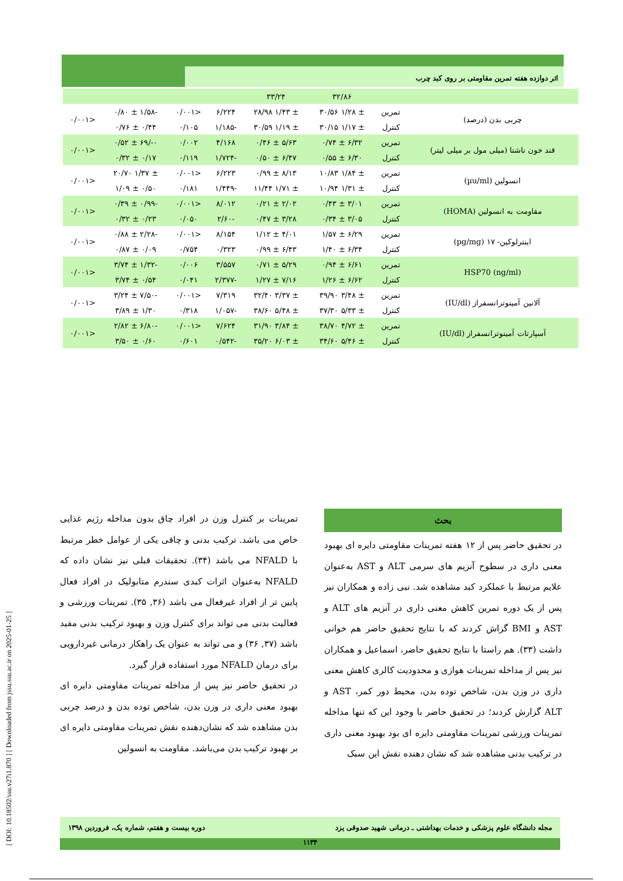[ DOI: 10.18502/ssu.v27i1.870 ] [ Downloaded from jssu.ssu.ac.ir on 2025-01-25 ]
اثر دوازده هفته تمرین مقاومتی بر روی کبد چرب
| | | ۳۲/۸۶ | ۳۳/۲۴ | | | | |
| چربی بدن (درصد) | تمرین | ± ۱/۲۸ ۳۰/۵۶ | ± ۱/۴۳ ۲۸/۹۸ | ۶/۲۲۴ | <۰/۰۰۱ | -۱/۵۸ ± ۰/۸۰ | <۰/۰۰۱ |
| | کنترل | ± ۱/۱۷ ۳۰/۱۵ | ± ۱/۱۹ ۳۰/۵۹ | -۱/۱۸۵ | ۰/۱۰۵ | ۰/۴۴ ± ۰/۷۶ | |
| قند خون ناشتا (میلی مول بر میلی لیتر) | تمرین | ۶/۳۲ ± ۰/۷۴ | ۵/۶۳ ± ۰/۴۶ | ۴/۱۶۸ | ۰/۰۰۲ | ۰-/۶۹ ± ۰/۵۲ | <۰/۰۰۱ |
| | کنترل | ۶/۳۰ ± ۰/۵۵ | ۶/۴۷ ± ۰/۵۰ | -۱/۷۲۴ | ۰/۱۱۹ | ۰/۱۷ ± ۰/۳۲ | |
| انسولین (µu/ml) | تمرین | ± ۱/۸۴ ۱۰/۸۳ | ۸/۱۳ ± ۰/۹۹ | ۶/۲۲۳ | <۰/۰۰۱ | ± ۱/۳۷ ۲۰/۷۰ | <۰/۰۰۱ |
| | کنترل | ± ۱/۳۱ ۱۰/۹۴ | ± ۱/۷۱ ۱۱/۴۴ | -۱/۴۴۹ | ۰/۱۸۱ | ۰/۵۰ ± ۱/۰۹ | |
| مقاومت به انسولین (HOMA) | تمرین | ۳/۰۱ ± ۰/۴۳ | ۲/۰۲ ± ۰/۲۱ | ۸/۰۱۲ | <۰/۰۰۱ | -۰/۹۹ ± ۰/۳۹ | <۰/۰۰۱ |
| | کنترل | ۳/۰۵ ± ۰/۳۴ | ۳/۲۸ ± ۰/۴۷ | -۲/۶۰ | ۰/۰۵۰ | ۰/۲۳ ± ۰/۳۲ | |
| اینترلوکین- ۱۷ (pg/mg) | تمرین | ۶/۲۹ ± ۱/۵۷ | ۴/۰۱ ± ۱/۱۲ | ۸/۱۵۴ | <۰/۰۰۱ | -۲/۲۸ ± ۰/۸۸ | <۰/۰۰۱ |
| | کنترل | ۶/۳۴ ± ۱/۴۰ | ۶/۴۳ ± ۰/۹۹ | ۰/۳۲۳ | ۰/۷۵۴ | ۰/۰۹ ± ۰/۸۷ | |
| HSP70 (ng/ml) | تمرین | ۶/۶۱ ± ۰/۹۴ | ۵/۲۹ ± ۰/۷۱ | ۳/۵۵۷ | ۰/۰۰۶ | -۱/۳۲ ± ۳/۷۴ | <۰/۰۰۱ |
| | کنترل | ۶/۶۲ ± ۱/۲۶ | ۷/۱۶ ± ۱/۲۷ | -۲/۳۷۷ | ۰/۰۴۱ | ۰/۵۴ ± ۳/۷۴ | |
| آلانین آمینوترانسفراز (IU/dl) | تمرین | ± ۳/۴۸ ۳۹/۹۰ | ± ۳/۳۷ ۳۲/۴۰ | ۷/۳۱۹ | <۰/۰۰۱ | -۷/۵۰ ± ۳/۲۴ | <۰/۰۰۱ |
| | کنترل | ± ۵/۳۳ ۳۷/۳۰ | ± ۵/۴۸ ۳۸/۶۰ | -۱/۰۵۷ | ۰/۳۱۸ | ۱/۳۰ ± ۳/۸۹ | |
| آسپارتات آمینوترانسفراز (IU/dl) | تمرین | ± ۴/۷۲ ۳۸/۷۰ | ± ۳/۸۴ ۳۱/۹۰ | ۷/۶۲۴ | <۰/۰۰۱ | -۶/۸۰ ± ۲/۸۲ | <۰/۰۰۱ |
| | کنترل | ± ۵/۴۶ ۳۴/۶۰ | ± ۶/۰۳ ۳۵/۲۰ | -۰/۵۴۲ | ۰/۶۰۱ | ۰/۶۰ ± ۳/۵۰ | |
بحث
در تحقیق حاضر پس از ۱۲ هفته تمرینات مقاومتی دایره ای بهبود معنی داری در سطوح آنزیم های سرمی ALT و AST به‌عنوان علایم مرتبط با عملکرد کبد مشاهده شد. نبی زاده و همکاران نیز پس از یک دوره تمرین کاهش معنی داری در آنزیم های ALT و AST و BMI گزاش کردند که با نتایج تحقیق حاضر هم خوانی داشت (۳۳). هم راستا با نتایج تحقیق حاضر، اسماعیل و همکاران نیز پس از مداخله تمرینات هوازی و محدودیت کالری کاهش معنی داری در وزن بدن، شاخص توده بدن، محیط دور کمر، AST و ALT گزارش کردند؛ در تحقیق حاضر با وجود این که تنها مداخله تمرینات ورزشی تمرینات مقاومتی دایره ای بود بهبود معنی داری در ترکیب بدنی مشاهده شد که نشان دهنده نقش این سبک
تمرینات بر کنترل وزن در افراد چاق بدون مداخله رژیم غذایی خاص می باشد. ترکیب بدنی و چاقی یکی از عوامل خطر مرتبط با NFALD می باشد (۳۴). تحقیقات قبلی نیز نشان داده که NFALD به‌عنوان اثرات کبدی سندرم متابولیک در افراد فعال پایین تر از افراد غیرفعال می باشد (۳۶, ۳۵). تمرینات ورزشی و فعالیت بدنی می تواند برای کنترل وزن و بهبود ترکیب بدنی مفید باشد (۳۷, ۳۶) و می تواند به عنوان یک راهکار درمانی غیردارویی برای درمان NFALD مورد استفاده قرار گیرد.
در تحقیق حاضر نیز پس از مداخله تمرینات مقاومتی دایره ای بهبود معنی داری در وزن بدن، شاخص توده بدن و درصد چربی بدن مشاهده شد که نشان‌دهنده نقش تمرینات مقاومتی دایره ای بر بهبود ترکیب بدن می‌باشد. مقاومت به انسولین
مجله دانشگاه علوم پزشکی و خدمات بهداشتی ـ درمانی شهید صدوقی یزد دوره بیست و هفتم، شماره یک، فروردین ۱۳۹۸
۱۱۳۴